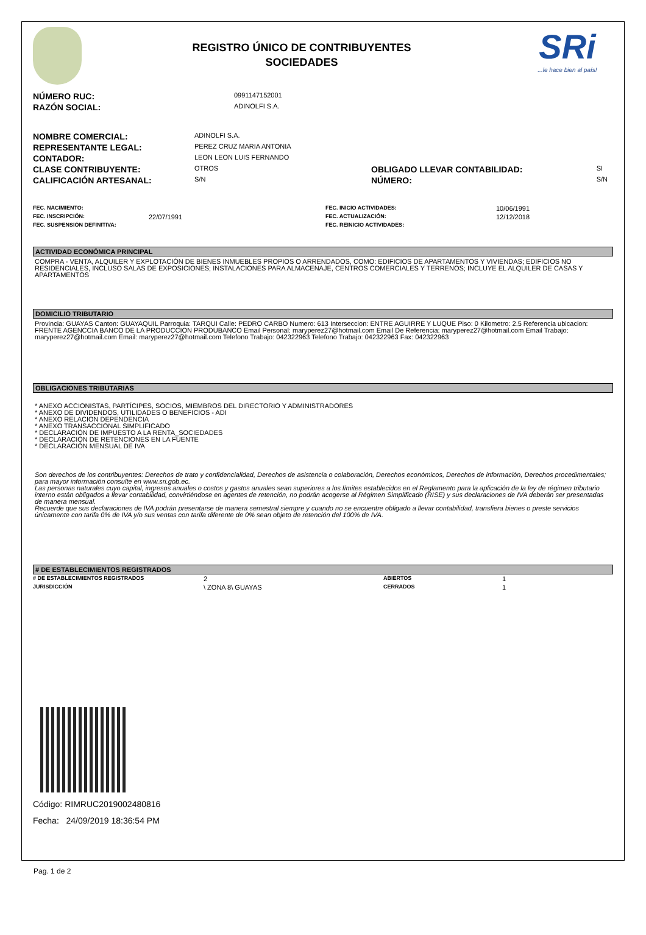REGISTRO ÚNICO DE CONTRIBUYENTES
SOCIEDADES
SRi
...le hace bien al país!
| NÚMERO RUC: | 0991147152001 |
| RAZÓN SOCIAL: | ADINOLFI S.A. |
| NOMBRE COMERCIAL: | ADINOLFI S.A. | | |
| REPRESENTANTE LEGAL: | PEREZ CRUZ MARIA ANTONIA | | |
| CONTADOR: | LEON LEON LUIS FERNANDO | | |
| CLASE CONTRIBUYENTE: | OTROS | OBLIGADO LLEVAR CONTABILIDAD: | SI |
| CALIFICACIÓN ARTESANAL: | S/N | NÚMERO: | S/N |
| FEC. NACIMIENTO: | | FEC. INICIO ACTIVIDADES: | 10/06/1991 |
| FEC. INSCRIPCIÓN: | 22/07/1991 | FEC. ACTUALIZACIÓN: | 12/12/2018 |
| FEC. SUSPENSIÓN DEFINITIVA: | | FEC. REINICIO ACTIVIDADES: | |
ACTIVIDAD ECONÓMICA PRINCIPAL
COMPRA - VENTA, ALQUILER Y EXPLOTACIÓN DE BIENES INMUEBLES PROPIOS O ARRENDADOS, COMO: EDIFICIOS DE APARTAMENTOS Y VIVIENDAS; EDIFICIOS NO RESIDENCIALES, INCLUSO SALAS DE EXPOSICIONES; INSTALACIONES PARA ALMACENAJE, CENTROS COMERCIALES Y TERRENOS; INCLUYE EL ALQUILER DE CASAS Y APARTAMENTOS
DOMICILIO TRIBUTARIO
Provincia: GUAYAS Canton: GUAYAQUIL Parroquia: TARQUI Calle: PEDRO CARBO Numero: 613 Interseccion: ENTRE AGUIRRE Y LUQUE Piso: 0 Kilometro: 2.5 Referencia ubicacion: FRENTE AGENCCIA BANCO DE LA PRODUCCION PRODUBANCO Email Personal: maryperez27@hotmail.com Email De Referencia: maryperez27@hotmail.com Email Trabajo: maryperez27@hotmail.com Email: maryperez27@hotmail.com Telefono Trabajo: 042322963 Telefono Trabajo: 042322963 Fax: 042322963
OBLIGACIONES TRIBUTARIAS
* ANEXO ACCIONISTAS, PARTÍCIPES, SOCIOS, MIEMBROS DEL DIRECTORIO Y ADMINISTRADORES
* ANEXO DE DIVIDENDOS, UTILIDADES O BENEFICIOS - ADI
* ANEXO RELACION DEPENDENCIA
* ANEXO TRANSACCIONAL SIMPLIFICADO
* DECLARACIÓN DE IMPUESTO A LA RENTA_SOCIEDADES
* DECLARACIÓN DE RETENCIONES EN LA FUENTE
* DECLARACIÓN MENSUAL DE IVA
Son derechos de los contribuyentes: Derechos de trato y confidencialidad, Derechos de asistencia o colaboración, Derechos económicos, Derechos de información, Derechos procedimentales; para mayor información consulte en www.sri.gob.ec.
Las personas naturales cuyo capital, ingresos anuales o costos y gastos anuales sean superiores a los límites establecidos en el Reglamento para la aplicación de la ley de régimen tributario interno están obligados a llevar contabilidad, convirtiéndose en agentes de retención, no podrán acogerse al Régimen Simplificado (RISE) y sus declaraciones de IVA deberán ser presentadas de manera mensual.
Recuerde que sus declaraciones de IVA podrán presentarse de manera semestral siempre y cuando no se encuentre obligado a llevar contabilidad, transfiera bienes o preste servicios únicamente con tarifa 0% de IVA y/o sus ventas con tarifa diferente de 0% sean objeto de retención del 100% de IVA.
# DE ESTABLECIMIENTOS REGISTRADOS
| # DE ESTABLECIMIENTOS REGISTRADOS | 2 | ABIERTOS | 1 |
| JURISDICCIÓN | \ ZONA 8\ GUAYAS | CERRADOS | 1 |
Código: RIMRUC2019002480816
Fecha: 24/09/2019 18:36:54 PM
Pag. 1 de 2